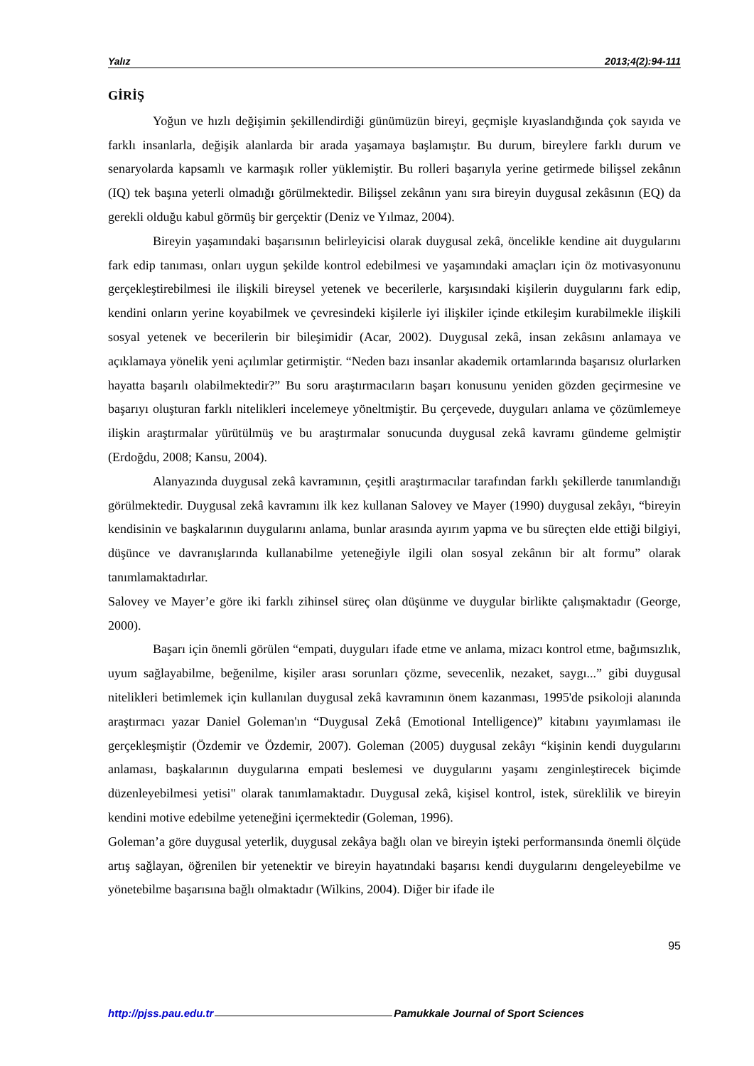Yalız 2013;4(2):94-111
GİRİŞ
Yoğun ve hızlı değişimin şekillendirdiği günümüzün bireyi, geçmişle kıyaslandığında çok sayıda ve farklı insanlarla, değişik alanlarda bir arada yaşamaya başlamıştır. Bu durum, bireylere farklı durum ve senaryolarda kapsamlı ve karmaşık roller yüklemiştir. Bu rolleri başarıyla yerine getirmede bilişsel zekânın (IQ) tek başına yeterli olmadığı görülmektedir. Bilişsel zekânın yanı sıra bireyin duygusal zekâsının (EQ) da gerekli olduğu kabul görmüş bir gerçektir (Deniz ve Yılmaz, 2004).
Bireyin yaşamındaki başarısının belirleyicisi olarak duygusal zekâ, öncelikle kendine ait duygularını fark edip tanıması, onları uygun şekilde kontrol edebilmesi ve yaşamındaki amaçları için öz motivasyonunu gerçekleştirebilmesi ile ilişkili bireysel yetenek ve becerilerle, karşısındaki kişilerin duygularını fark edip, kendini onların yerine koyabilmek ve çevresindeki kişilerle iyi ilişkiler içinde etkileşim kurabilmekle ilişkili sosyal yetenek ve becerilerin bir bileşimidir (Acar, 2002). Duygusal zekâ, insan zekâsını anlamaya ve açıklamaya yönelik yeni açılımlar getirmiştir. “Neden bazı insanlar akademik ortamlarında başarısız olurlarken hayatta başarılı olabilmektedir?” Bu soru araştırmacıların başarı konusunu yeniden gözden geçirmesine ve başarıyı oluşturan farklı nitelikleri incelemeye yöneltmiştir. Bu çerçevede, duyguları anlama ve çözümlemeye ilişkin araştırmalar yürütülmüş ve bu araştırmalar sonucunda duygusal zekâ kavramı gündeme gelmiştir (Erdoğdu, 2008; Kansu, 2004).
Alanyazında duygusal zekâ kavramının, çeşitli araştırmacılar tarafından farklı şekillerde tanımlandığı görülmektedir. Duygusal zekâ kavramını ilk kez kullanan Salovey ve Mayer (1990) duygusal zekâyı, “bireyin kendisinin ve başkalarının duygularını anlama, bunlar arasında ayırım yapma ve bu süreçten elde ettiği bilgiyi, düşünce ve davranışlarında kullanabilme yeteneğiyle ilgili olan sosyal zekânın bir alt formu” olarak tanımlamaktadırlar.
Salovey ve Mayer’e göre iki farklı zihinsel süreç olan düşünme ve duygular birlikte çalışmaktadır (George, 2000).
Başarı için önemli görülen “empati, duyguları ifade etme ve anlama, mizacı kontrol etme, bağımsızlık, uyum sağlayabilme, beğenilme, kişiler arası sorunları çözme, sevecenlik, nezaket, saygı...” gibi duygusal nitelikleri betimlemek için kullanılan duygusal zekâ kavramının önem kazanması, 1995'de psikoloji alanında araştırmacı yazar Daniel Goleman'ın “Duygusal Zekâ (Emotional Intelligence)” kitabını yayımlaması ile gerçekleşmiştir (Özdemir ve Özdemir, 2007). Goleman (2005) duygusal zekâyı “kişinin kendi duygularını anlaması, başkalarının duygularına empati beslemesi ve duygularını yaşamı zenginleştirecek biçimde düzenleyebilmesi yetisi" olarak tanımlamaktadır. Duygusal zekâ, kişisel kontrol, istek, süreklilik ve bireyin kendini motive edebilme yeteneğini içermektedir (Goleman, 1996).
Goleman’a göre duygusal yeterlik, duygusal zekâya bağlı olan ve bireyin işteki performansında önemli ölçüde artış sağlayan, öğrenilen bir yetenektir ve bireyin hayatındaki başarısı kendi duygularını dengeleyebilme ve yönetebilme başarısına bağlı olmaktadır (Wilkins, 2004). Diğer bir ifade ile
95
http://pjss.pau.edu.tr Pamukkale Journal of Sport Sciences